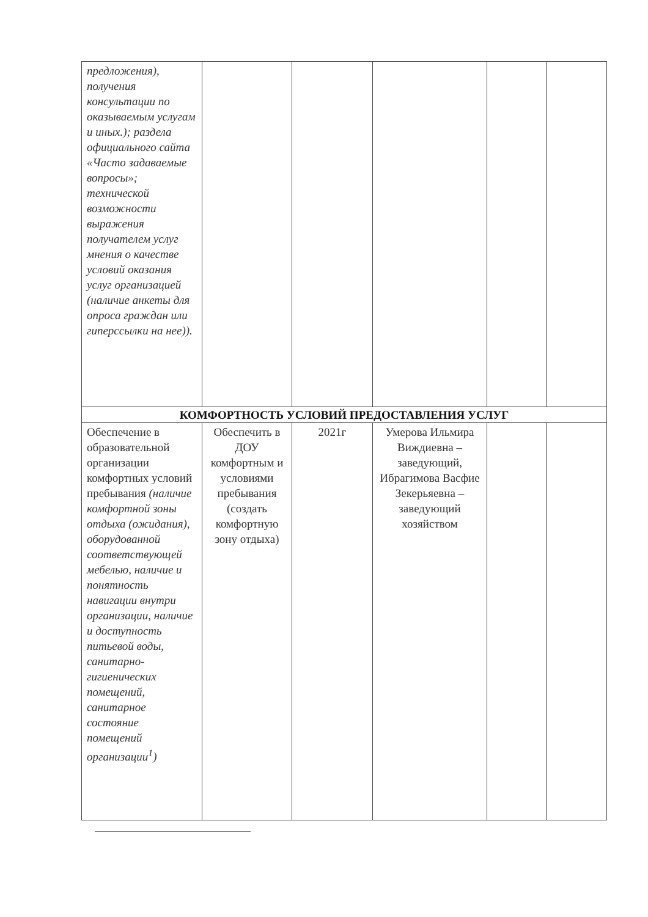| предложения), получения консультации по оказываемым услугам и иных.); раздела официального сайта «Часто задаваемые вопросы»; технической возможности выражения получателем услуг мнения о качестве условий оказания услуг организацией (наличие анкеты для опроса граждан или гиперссылки на нее)). | | | | | |
| КОМФОРТНОСТЬ УСЛОВИЙ ПРЕДОСТАВЛЕНИЯ УСЛУГ | | | | | |
| Обеспечение в образовательной организации комфортных условий пребывания (наличие комфортной зоны отдыха (ожидания), оборудованной соответствующей мебелью, наличие и понятность навигации внутри организации, наличие и доступность питьевой воды, санитарно-гигиенических помещений, санитарное состояние помещений организации<sup>1</sup>) | Обеспечить в ДОУ комфортным и условиями пребывания (создать комфортную зону отдыха) | 2021г | Умерова Ильмира Виждиевна – заведующий, Ибрагимова Васфие Зекерьяевна – заведующий хозяйством | | |